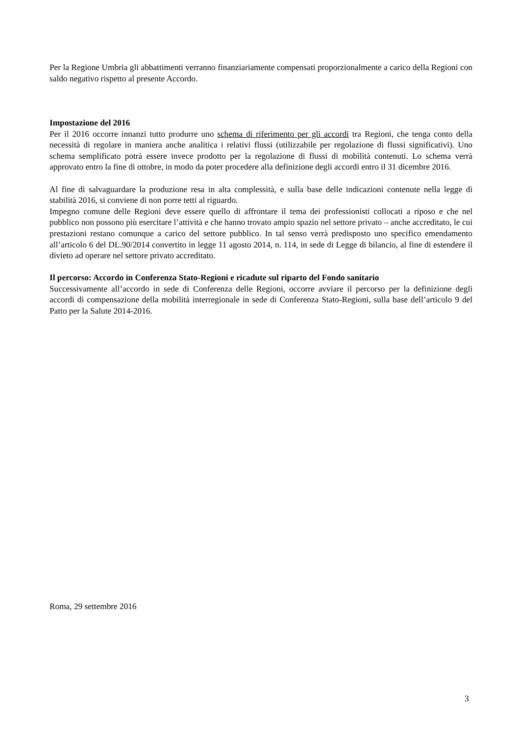Per la Regione Umbria gli abbattimenti verranno finanziariamente compensati proporzionalmente a carico della Regioni con saldo negativo rispetto al presente Accordo.
Impostazione del 2016
Per il 2016 occorre innanzi tutto produrre uno schema di riferimento per gli accordi tra Regioni, che tenga conto della necessità di regolare in maniera anche analitica i relativi flussi (utilizzabile per regolazione di flussi significativi). Uno schema semplificato potrà essere invece prodotto per la regolazione di flussi di mobilità contenuti. Lo schema verrà approvato entro la fine di ottobre, in modo da poter procedere alla definizione degli accordi entro il 31 dicembre 2016.
Al fine di salvaguardare la produzione resa in alta complessità, e sulla base delle indicazioni contenute nella legge di stabilità 2016, si conviene di non porre tetti al riguardo.
Impegno comune delle Regioni deve essere quello di affrontare il tema dei professionisti collocati a riposo e che nel pubblico non possono più esercitare l’attività e che hanno trovato ampio spazio nel settore privato – anche accreditato, le cui prestazioni restano comunque a carico del settore pubblico. In tal senso verrà predisposto uno specifico emendamento all’articolo 6 del DL.90/2014 convertito in legge 11 agosto 2014, n. 114, in sede di Legge di bilancio, al fine di estendere il divieto ad operare nel settore privato accreditato.
Il percorso: Accordo in Conferenza Stato-Regioni e ricadute sul riparto del Fondo sanitario
Successivamente all’accordo in sede di Conferenza delle Regioni, occorre avviare il percorso per la definizione degli accordi di compensazione della mobilità interregionale in sede di Conferenza Stato-Regioni, sulla base dell’articolo 9 del Patto per la Salute 2014-2016.
Roma, 29 settembre 2016
3